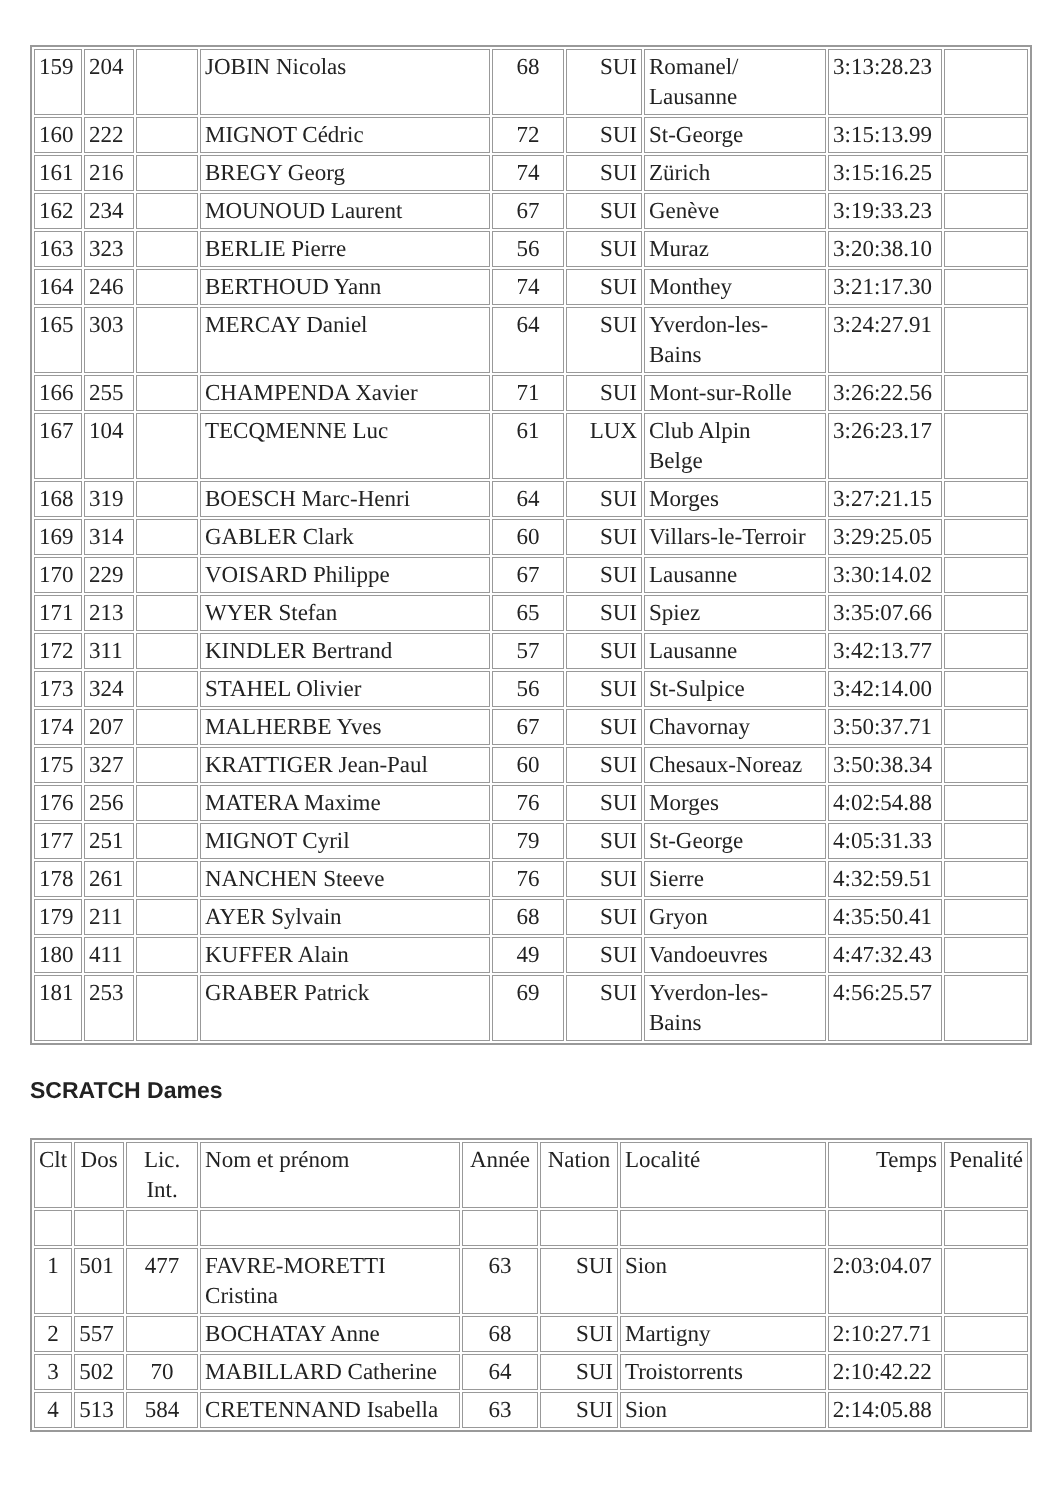| 159 | 204 | | JOBIN Nicolas | 68 | SUI | Romanel/ Lausanne | 3:13:28.23 | |
| 160 | 222 | | MIGNOT Cédric | 72 | SUI | St-George | 3:15:13.99 | |
| 161 | 216 | | BREGY Georg | 74 | SUI | Zürich | 3:15:16.25 | |
| 162 | 234 | | MOUNOUD Laurent | 67 | SUI | Genève | 3:19:33.23 | |
| 163 | 323 | | BERLIE Pierre | 56 | SUI | Muraz | 3:20:38.10 | |
| 164 | 246 | | BERTHOUD Yann | 74 | SUI | Monthey | 3:21:17.30 | |
| 165 | 303 | | MERCAY Daniel | 64 | SUI | Yverdon-les- Bains | 3:24:27.91 | |
| 166 | 255 | | CHAMPENDA Xavier | 71 | SUI | Mont-sur-Rolle | 3:26:22.56 | |
| 167 | 104 | | TECQMENNE Luc | 61 | LUX | Club Alpin Belge | 3:26:23.17 | |
| 168 | 319 | | BOESCH Marc-Henri | 64 | SUI | Morges | 3:27:21.15 | |
| 169 | 314 | | GABLER Clark | 60 | SUI | Villars-le-Terroir | 3:29:25.05 | |
| 170 | 229 | | VOISARD Philippe | 67 | SUI | Lausanne | 3:30:14.02 | |
| 171 | 213 | | WYER Stefan | 65 | SUI | Spiez | 3:35:07.66 | |
| 172 | 311 | | KINDLER Bertrand | 57 | SUI | Lausanne | 3:42:13.77 | |
| 173 | 324 | | STAHEL Olivier | 56 | SUI | St-Sulpice | 3:42:14.00 | |
| 174 | 207 | | MALHERBE Yves | 67 | SUI | Chavornay | 3:50:37.71 | |
| 175 | 327 | | KRATTIGER Jean-Paul | 60 | SUI | Chesaux-Noreaz | 3:50:38.34 | |
| 176 | 256 | | MATERA Maxime | 76 | SUI | Morges | 4:02:54.88 | |
| 177 | 251 | | MIGNOT Cyril | 79 | SUI | St-George | 4:05:31.33 | |
| 178 | 261 | | NANCHEN Steeve | 76 | SUI | Sierre | 4:32:59.51 | |
| 179 | 211 | | AYER Sylvain | 68 | SUI | Gryon | 4:35:50.41 | |
| 180 | 411 | | KUFFER Alain | 49 | SUI | Vandoeuvres | 4:47:32.43 | |
| 181 | 253 | | GRABER Patrick | 69 | SUI | Yverdon-les- Bains | 4:56:25.57 | |
SCRATCH Dames
| Clt | Dos | Lic. Int. | Nom et prénom | Année | Nation | Localité | Temps | Penalité |
| --- | --- | --- | --- | --- | --- | --- | --- | --- |
| 1 | 501 | 477 | FAVRE-MORETTI Cristina | 63 | SUI | Sion | 2:03:04.07 | |
| 2 | 557 | | BOCHATAY Anne | 68 | SUI | Martigny | 2:10:27.71 | |
| 3 | 502 | 70 | MABILLARD Catherine | 64 | SUI | Troistorrents | 2:10:42.22 | |
| 4 | 513 | 584 | CRETENNAND Isabella | 63 | SUI | Sion | 2:14:05.88 | |